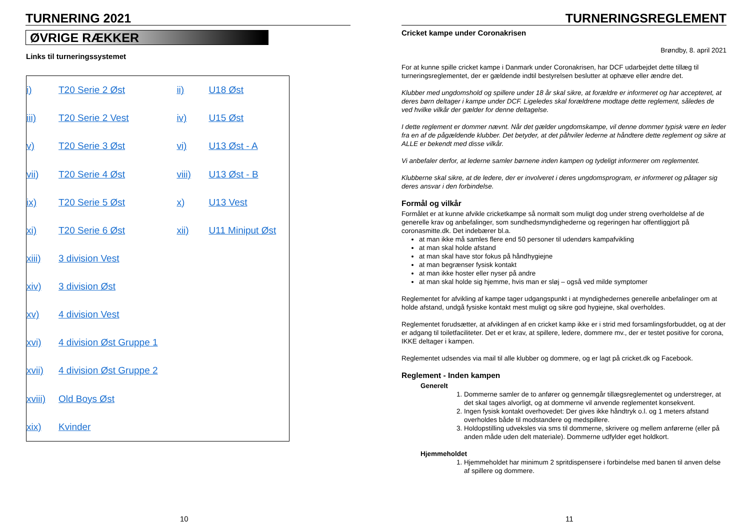TURNERING 2021
ØVRIGE RÆKKER
Links til turneringssystemet
| i) | T20 Serie 2 Øst | ii) | U18 Øst |
| iii) | T20 Serie 2 Vest | iv) | U15 Øst |
| v) | T20 Serie 3 Øst | vi) | U13 Øst - A |
| vii) | T20 Serie 4 Øst | viii) | U13 Øst - B |
| ix) | T20 Serie 5 Øst | x) | U13 Vest |
| xi) | T20 Serie 6 Øst | xii) | U11 Miniput Øst |
| xiii) | 3 division Vest | | |
| xiv) | 3 division Øst | | |
| xv) | 4 division Vest | | |
| xvi) | 4 division Øst Gruppe 1 | | |
| xvii) | 4 division Øst Gruppe 2 | | |
| xviii) | Old Boys Øst | | |
| xix) | Kvinder | | |
10
TURNERINGSREGLEMENT
Cricket kampe under Coronakrisen
Brøndby, 8. april 2021
For at kunne spille cricket kampe i Danmark under Coronakrisen, har DCF udarbejdet dette tillæg til turneringsreglementet, der er gældende indtil bestyrelsen beslutter at ophæve eller ændre det.
Klubber med ungdomshold og spillere under 18 år skal sikre, at forældre er informeret og har accepteret, at deres børn deltager i kampe under DCF. Ligeledes skal forældrene modtage dette reglement, således de ved hvilke vilkår der gælder for denne deltagelse.
I dette reglement er dommer nævnt. Når det gælder ungdomskampe, vil denne dommer typisk være en leder fra en af de pågældende klubber. Det betyder, at det påhviler lederne at håndtere dette reglement og sikre at ALLE er bekendt med disse vilkår.
Vi anbefaler derfor, at lederne samler børnene inden kampen og tydeligt informerer om reglementet.
Klubberne skal sikre, at de ledere, der er involveret i deres ungdomsprogram, er informeret og påtager sig deres ansvar i den forbindelse.
Formål og vilkår
Formålet er at kunne afvikle cricketkampe så normalt som muligt dog under streng overholdelse af de generelle krav og anbefalinger, som sundhedsmyndighederne og regeringen har offentliggjort på coronasmitte.dk. Det indebærer bl.a.
at man ikke må samles flere end 50 personer til udendørs kampafvikling
at man skal holde afstand
at man skal have stor fokus på håndhygiejne
at man begrænser fysisk kontakt
at man ikke hoster eller nyser på andre
at man skal holde sig hjemme, hvis man er sløj – også ved milde symptomer
Reglementet for afvikling af kampe tager udgangspunkt i at myndighedernes generelle anbefalinger om at holde afstand, undgå fysiske kontakt mest muligt og sikre god hygiejne, skal overholdes.
Reglementet forudsætter, at afviklingen af en cricket kamp ikke er i strid med forsamlingsforbuddet, og at der er adgang til toiletfaciliteter. Det er et krav, at spillere, ledere, dommere mv., der er testet positive for corona, IKKE deltager i kampen.
Reglementet udsendes via mail til alle klubber og dommere, og er lagt på cricket.dk og Facebook.
Reglement - Inden kampen
Generelt
1. Dommerne samler de to anfører og gennemgår tillægsreglementet og understreger, at det skal tages alvorligt, og at dommerne vil anvende reglementet konsekvent.
2. Ingen fysisk kontakt overhovedet: Der gives ikke håndtryk o.l. og 1 meters afstand overholdes både til modstandere og medspillere.
3. Holdopstilling udveksles via sms til dommerne, skrivere og mellem anførerne (eller på anden måde uden delt materiale). Dommerne udfylder eget holdkort.
Hjemmeholdet
1. Hjemmeholdet har minimum 2 spritdispensere i forbindelse med banen til anven delse af spillere og dommere.
11